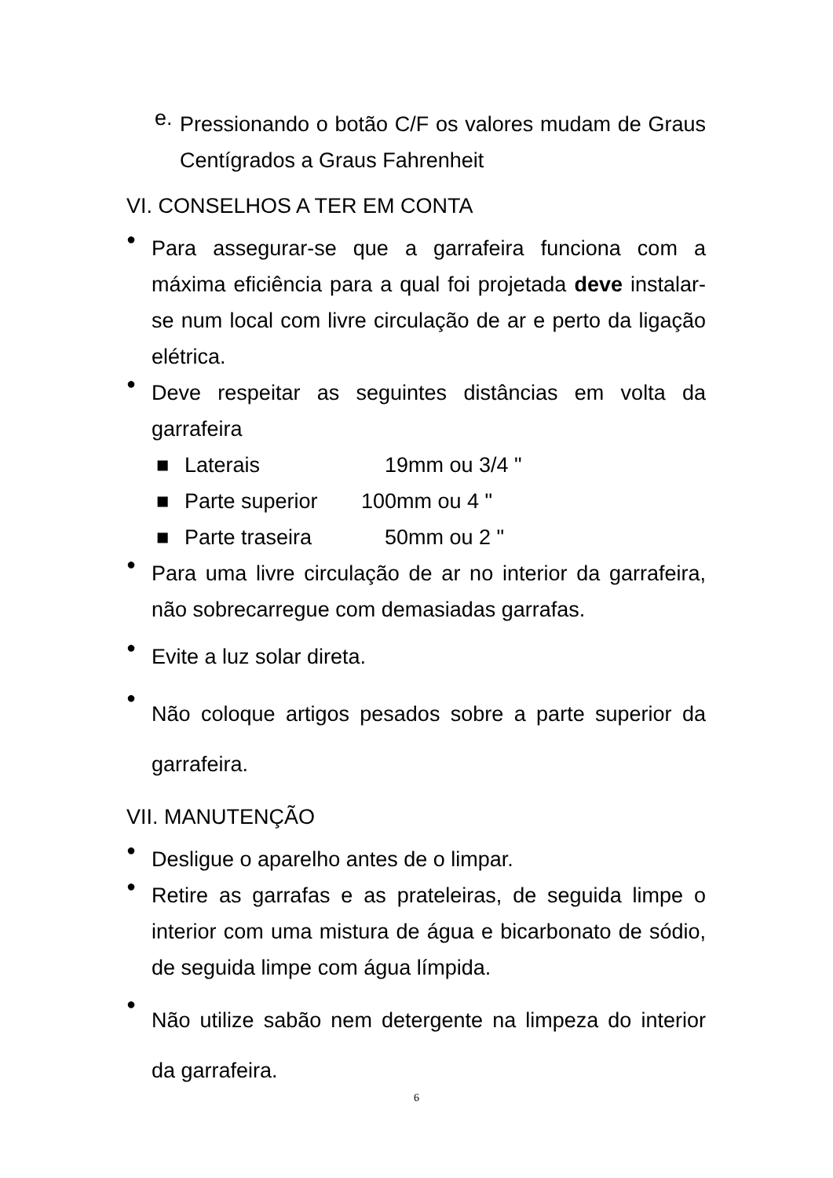e. Pressionando o botão C/F os valores mudam de Graus Centígrados a Graus Fahrenheit
VI. CONSELHOS A TER EM CONTA
● Para assegurar-se que a garrafeira funciona com a máxima eficiência para a qual foi projetada deve instalar-se num local com livre circulação de ar e perto da ligação elétrica.
● Deve respeitar as seguintes distâncias em volta da garrafeira
■ Laterais 19mm ou 3/4 "
■ Parte superior 100mm ou 4 "
■ Parte traseira 50mm ou 2 "
● Para uma livre circulação de ar no interior da garrafeira, não sobrecarregue com demasiadas garrafas.
● Evite a luz solar direta.
● Não coloque artigos pesados sobre a parte superior da garrafeira.
VII. MANUTENÇÃO
● Desligue o aparelho antes de o limpar.
● Retire as garrafas e as prateleiras, de seguida limpe o interior com uma mistura de água e bicarbonato de sódio, de seguida limpe com água límpida.
● Não utilize sabão nem detergente na limpeza do interior da garrafeira.
6